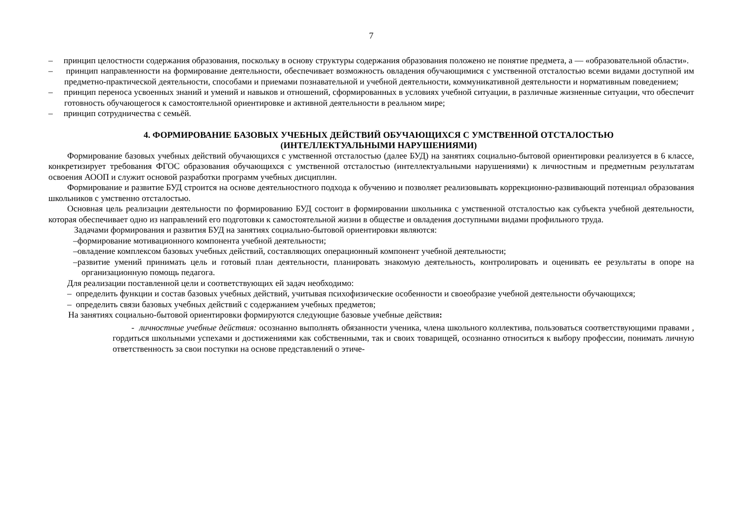7
– принцип целостности содержания образования, поскольку в основу структуры содержания образования положено не понятие предмета, а — «образовательной области».
– принцип направленности на формирование деятельности, обеспечивает возможность овладения обучающимися с умственной отсталостью всеми видами доступной им предметно-практической деятельности, способами и приемами познавательной и учебной деятельности, коммуникативной деятельности и нормативным поведением;
– принцип переноса усвоенных знаний и умений и навыков и отношений, сформированных в условиях учебной ситуации, в различные жизненные ситуации, что обеспечит готовность обучающегося к самостоятельной ориентировке и активной деятельности в реальном мире;
– принцип сотрудничества с семьёй.
4. ФОРМИРОВАНИЕ БАЗОВЫХ УЧЕБНЫХ ДЕЙСТВИЙ ОБУЧАЮЩИХСЯ С УМСТВЕННОЙ ОТСТАЛОСТЬЮ
(ИНТЕЛЛЕКТУАЛЬНЫМИ НАРУШЕНИЯМИ)
Формирование базовых учебных действий обучающихся с умственной отсталостью (далее БУД) на занятиях социально-бытовой ориентировки реализуется в 6 классе, конкретизирует требования ФГОС образования обучающихся с умственной отсталостью (интеллектуальными нарушениями) к личностным и предметным результатам освоения АООП и служит основой разработки программ учебных дисциплин.
Формирование и развитие БУД строится на основе деятельностного подхода к обучению и позволяет реализовывать коррекционно-развивающий потенциал образования школьников с умственно отсталостью.
Основная цель реализации деятельности по формированию БУД состоит в формировании школьника с умственной отсталостью как субъекта учебной деятельности, которая обеспечивает одно из направлений его подготовки к самостоятельной жизни в обществе и овладения доступными видами профильного труда.
Задачами формирования и развития БУД на занятиях социально-бытовой ориентировки являются:
–формирование мотивационного компонента учебной деятельности;
–овладение комплексом базовых учебных действий, составляющих операционный компонент учебной деятельности;
–развитие умений принимать цель и готовый план деятельности, планировать знакомую деятельность, контролировать и оценивать ее результаты в опоре на организационную помощь педагога.
Для реализации поставленной цели и соответствующих ей задач необходимо:
– определить функции и состав базовых учебных действий, учитывая психофизические особенности и своеобразие учебной деятельности обучающихся;
– определить связи базовых учебных действий с содержанием учебных предметов;
На занятиях социально-бытовой ориентировки формируются следующие базовые учебные действия:
- личностные учебные действия: осознанно выполнять обязанности ученика, члена школьного коллектива, пользоваться соответствующими правами , гордиться школьными успехами и достижениями как собственными, так и своих товарищей, осознанно относиться к выбору профессии, понимать личную ответственность за свои поступки на основе представлений о этиче-